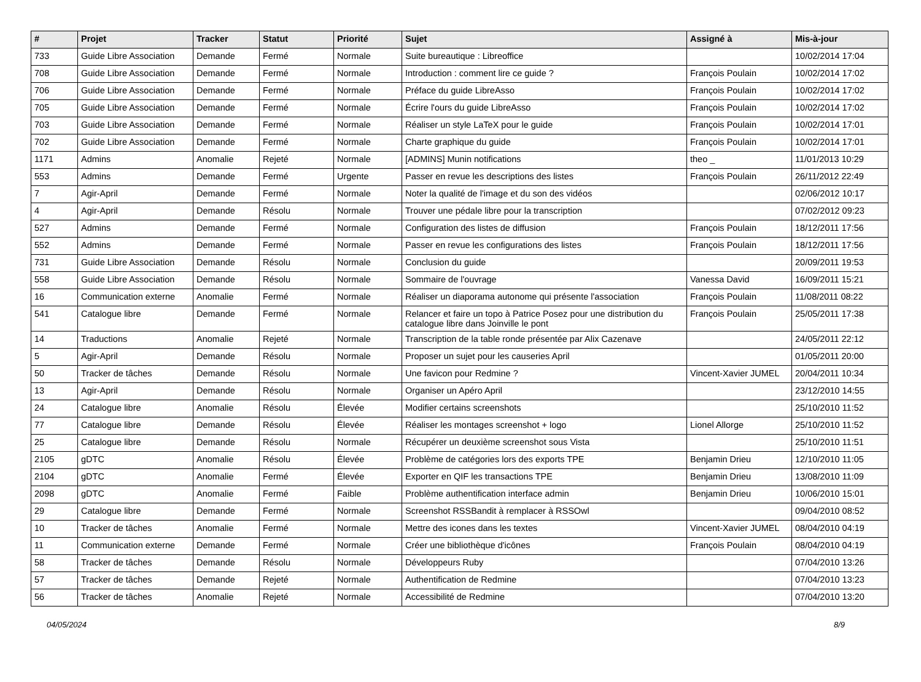| # | Projet | Tracker | Statut | Priorité | Sujet | Assigné à | Mis-à-jour |
| --- | --- | --- | --- | --- | --- | --- | --- |
| 733 | Guide Libre Association | Demande | Fermé | Normale | Suite bureautique : Libreoffice | | 10/02/2014 17:04 |
| 708 | Guide Libre Association | Demande | Fermé | Normale | Introduction : comment lire ce guide ? | François Poulain | 10/02/2014 17:02 |
| 706 | Guide Libre Association | Demande | Fermé | Normale | Préface du guide LibreAsso | François Poulain | 10/02/2014 17:02 |
| 705 | Guide Libre Association | Demande | Fermé | Normale | Écrire l'ours du guide LibreAsso | François Poulain | 10/02/2014 17:02 |
| 703 | Guide Libre Association | Demande | Fermé | Normale | Réaliser un style LaTeX pour le guide | François Poulain | 10/02/2014 17:01 |
| 702 | Guide Libre Association | Demande | Fermé | Normale | Charte graphique du guide | François Poulain | 10/02/2014 17:01 |
| 1171 | Admins | Anomalie | Rejeté | Normale | [ADMINS] Munin notifications | theo _ | 11/01/2013 10:29 |
| 553 | Admins | Demande | Fermé | Urgente | Passer en revue les descriptions des listes | François Poulain | 26/11/2012 22:49 |
| 7 | Agir-April | Demande | Fermé | Normale | Noter la qualité de l'image et du son des vidéos | | 02/06/2012 10:17 |
| 4 | Agir-April | Demande | Résolu | Normale | Trouver une pédale libre pour la transcription | | 07/02/2012 09:23 |
| 527 | Admins | Demande | Fermé | Normale | Configuration des listes de diffusion | François Poulain | 18/12/2011 17:56 |
| 552 | Admins | Demande | Fermé | Normale | Passer en revue les configurations des listes | François Poulain | 18/12/2011 17:56 |
| 731 | Guide Libre Association | Demande | Résolu | Normale | Conclusion du guide | | 20/09/2011 19:53 |
| 558 | Guide Libre Association | Demande | Résolu | Normale | Sommaire de l'ouvrage | Vanessa David | 16/09/2011 15:21 |
| 16 | Communication externe | Anomalie | Fermé | Normale | Réaliser un diaporama autonome qui présente l'association | François Poulain | 11/08/2011 08:22 |
| 541 | Catalogue libre | Demande | Fermé | Normale | Relancer et faire un topo à Patrice Posez pour une distribution du catalogue libre dans Joinville le pont | François Poulain | 25/05/2011 17:38 |
| 14 | Traductions | Anomalie | Rejeté | Normale | Transcription de la table ronde présentée par Alix Cazenave | | 24/05/2011 22:12 |
| 5 | Agir-April | Demande | Résolu | Normale | Proposer un sujet pour les causeries April | | 01/05/2011 20:00 |
| 50 | Tracker de tâches | Demande | Résolu | Normale | Une favicon pour Redmine ? | Vincent-Xavier JUMEL | 20/04/2011 10:34 |
| 13 | Agir-April | Demande | Résolu | Normale | Organiser un Apéro April | | 23/12/2010 14:55 |
| 24 | Catalogue libre | Anomalie | Résolu | Élevée | Modifier certains screenshots | | 25/10/2010 11:52 |
| 77 | Catalogue libre | Demande | Résolu | Élevée | Réaliser les montages screenshot + logo | Lionel Allorge | 25/10/2010 11:52 |
| 25 | Catalogue libre | Demande | Résolu | Normale | Récupérer un deuxième screenshot sous Vista | | 25/10/2010 11:51 |
| 2105 | gDTC | Anomalie | Résolu | Élevée | Problème de catégories lors des exports TPE | Benjamin Drieu | 12/10/2010 11:05 |
| 2104 | gDTC | Anomalie | Fermé | Élevée | Exporter en QIF les transactions TPE | Benjamin Drieu | 13/08/2010 11:09 |
| 2098 | gDTC | Anomalie | Fermé | Faible | Problème authentification interface admin | Benjamin Drieu | 10/06/2010 15:01 |
| 29 | Catalogue libre | Demande | Fermé | Normale | Screenshot RSSBandit à remplacer à RSSOwl | | 09/04/2010 08:52 |
| 10 | Tracker de tâches | Anomalie | Fermé | Normale | Mettre des icones dans les textes | Vincent-Xavier JUMEL | 08/04/2010 04:19 |
| 11 | Communication externe | Demande | Fermé | Normale | Créer une bibliothèque d'icônes | François Poulain | 08/04/2010 04:19 |
| 58 | Tracker de tâches | Demande | Résolu | Normale | Développeurs Ruby | | 07/04/2010 13:26 |
| 57 | Tracker de tâches | Demande | Rejeté | Normale | Authentification de Redmine | | 07/04/2010 13:23 |
| 56 | Tracker de tâches | Anomalie | Rejeté | Normale | Accessibilité de Redmine | | 07/04/2010 13:20 |
04/05/2024 8/9